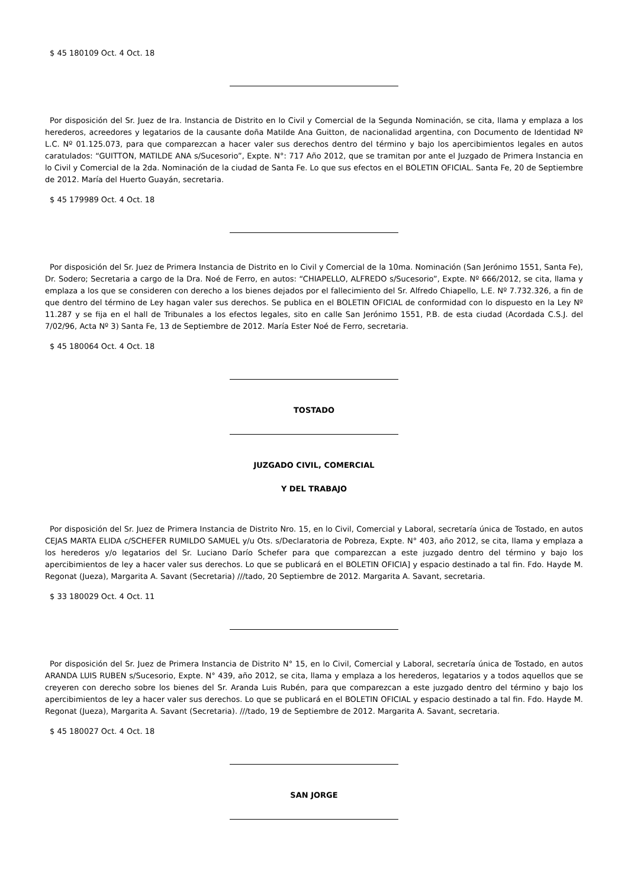$ 45 180109 Oct. 4 Oct. 18
Por disposición del Sr. Juez de Ira. Instancia de Distrito en lo Civil y Comercial de la Segunda Nominación, se cita, llama y emplaza a los herederos, acreedores y legatarios de la causante doña Matilde Ana Guitton, de nacionalidad argentina, con Documento de Identidad Nº L.C. Nº 01.125.073, para que comparezcan a hacer valer sus derechos dentro del término y bajo los apercibimientos legales en autos caratulados: “GUITTON, MATILDE ANA s/Sucesorio”, Expte. N°: 717 Año 2012, que se tramitan por ante el Juzgado de Primera Instancia en lo Civil y Comercial de la 2da. Nominación de la ciudad de Santa Fe. Lo que sus efectos en el BOLETIN OFICIAL. Santa Fe, 20 de Septiembre de 2012. María del Huerto Guayán, secretaria.
$ 45 179989 Oct. 4 Oct. 18
Por disposición del Sr. Juez de Primera Instancia de Distrito en lo Civil y Comercial de la 10ma. Nominación (San Jerónimo 1551, Santa Fe), Dr. Sodero; Secretaria a cargo de la Dra. Noé de Ferro, en autos: “CHIAPELLO, ALFREDO s/Sucesorio”, Expte. Nº 666/2012, se cita, llama y emplaza a los que se consideren con derecho a los bienes dejados por el fallecimiento del Sr. Alfredo Chiapello, L.E. Nº 7.732.326, a fin de que dentro del término de Ley hagan valer sus derechos. Se publica en el BOLETIN OFICIAL de conformidad con lo dispuesto en la Ley Nº 11.287 y se fija en el hall de Tribunales a los efectos legales, sito en calle San Jerónimo 1551, P.B. de esta ciudad (Acordada C.S.J. del 7/02/96, Acta Nº 3) Santa Fe, 13 de Septiembre de 2012. María Ester Noé de Ferro, secretaria.
$ 45 180064 Oct. 4 Oct. 18
TOSTADO
JUZGADO CIVIL, COMERCIAL
Y DEL TRABAJO
Por disposición del Sr. Juez de Primera Instancia de Distrito Nro. 15, en lo Civil, Comercial y Laboral, secretaría única de Tostado, en autos CEJAS MARTA ELIDA c/SCHEFER RUMILDO SAMUEL y/u Ots. s/Declaratoria de Pobreza, Expte. N° 403, año 2012, se cita, llama y emplaza a los herederos y/o legatarios del Sr. Luciano Darío Schefer para que comparezcan a este juzgado dentro del término y bajo los apercibimientos de ley a hacer valer sus derechos. Lo que se publicará en el BOLETIN OFICIA] y espacio destinado a tal fin. Fdo. Hayde M. Regonat (Jueza), Margarita A. Savant (Secretaria) ///tado, 20 Septiembre de 2012. Margarita A. Savant, secretaria.
$ 33 180029 Oct. 4 Oct. 11
Por disposición del Sr. Juez de Primera Instancia de Distrito N° 15, en lo Civil, Comercial y Laboral, secretaría única de Tostado, en autos ARANDA LUIS RUBEN s/Sucesorio, Expte. N° 439, año 2012, se cita, llama y emplaza a los herederos, legatarios y a todos aquellos que se creyeren con derecho sobre los bienes del Sr. Aranda Luis Rubén, para que comparezcan a este juzgado dentro del término y bajo los apercibimientos de ley a hacer valer sus derechos. Lo que se publicará en el BOLETIN OFICIAL y espacio destinado a tal fin. Fdo. Hayde M. Regonat (Jueza), Margarita A. Savant (Secretaria). ///tado, 19 de Septiembre de 2012. Margarita A. Savant, secretaria.
$ 45 180027 Oct. 4 Oct. 18
SAN JORGE